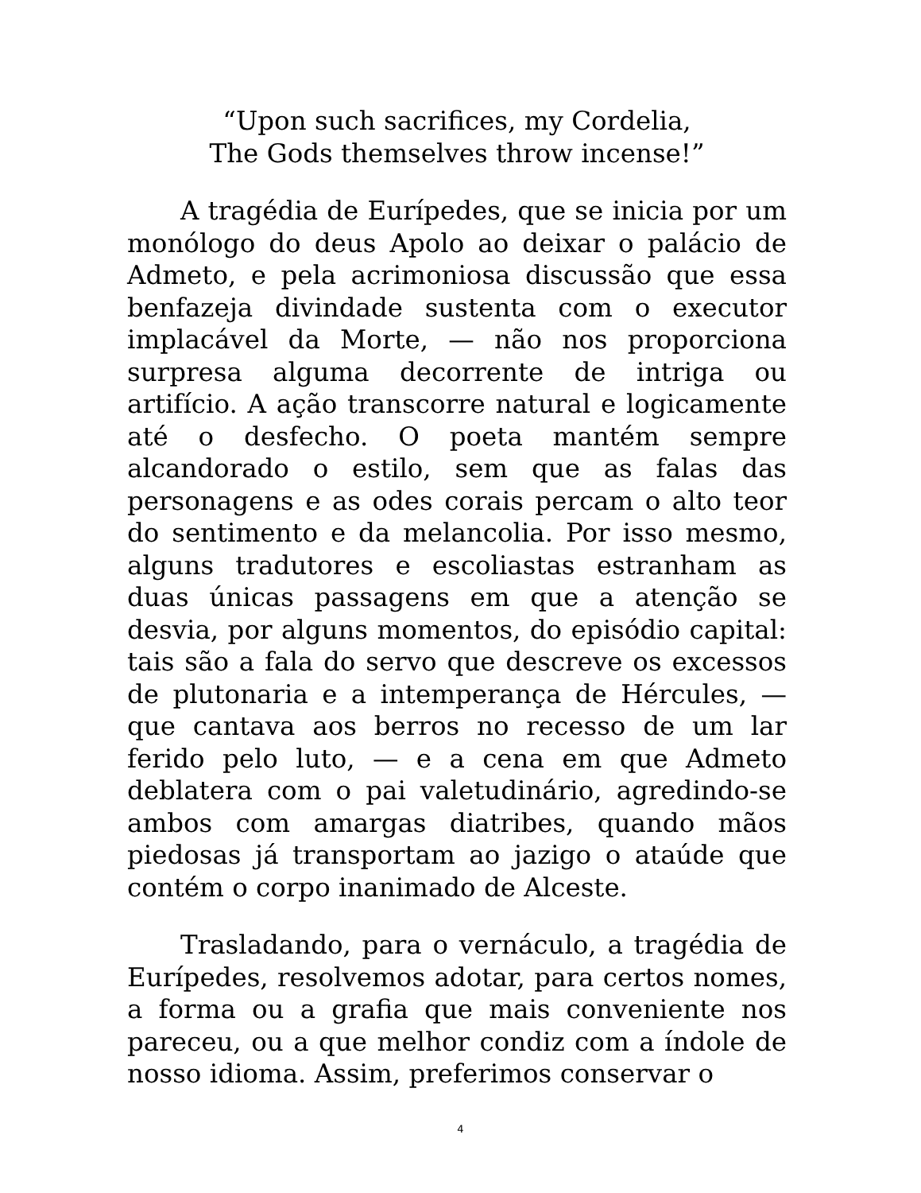“Upon such sacrifices, my Cordelia,
The Gods themselves throw incense!”
A tragédia de Eurípedes, que se inicia por um monólogo do deus Apolo ao deixar o palácio de Admeto, e pela acrimoniosa discussão que essa benfazeja divindade sustenta com o executor implacável da Morte, — não nos proporciona surpresa alguma decorrente de intriga ou artifício. A ação transcorre natural e logicamente até o desfecho. O poeta mantém sempre alcandorado o estilo, sem que as falas das personagens e as odes corais percam o alto teor do sentimento e da melancolia. Por isso mesmo, alguns tradutores e escoliastas estranham as duas únicas passagens em que a atenção se desvia, por alguns momentos, do episódio capital: tais são a fala do servo que descreve os excessos de plutonaria e a intemperança de Hércules, — que cantava aos berros no recesso de um lar ferido pelo luto, — e a cena em que Admeto deblatera com o pai valetudinário, agredindo-se ambos com amargas diatribes, quando mãos piedosas já transportam ao jazigo o ataúde que contém o corpo inanimado de Alceste.
Trasladando, para o vernáculo, a tragédia de Eurípedes, resolvemos adotar, para certos nomes, a forma ou a grafia que mais conveniente nos pareceu, ou a que melhor condiz com a índole de nosso idioma. Assim, preferimos conservar o
4